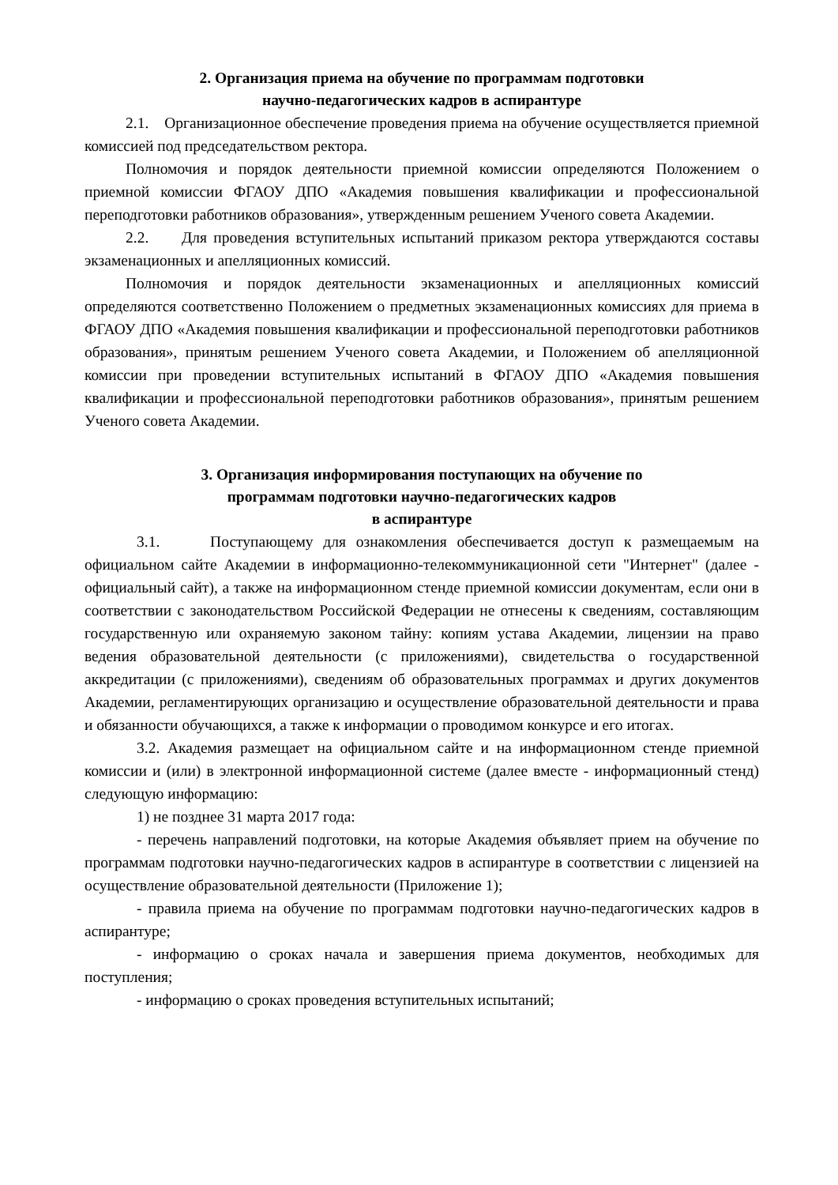2. Организация приема на обучение по программам подготовки
научно-педагогических кадров в аспирантуре
2.1. Организационное обеспечение проведения приема на обучение осуществляется приемной комиссией под председательством ректора.
Полномочия и порядок деятельности приемной комиссии определяются Положением о приемной комиссии ФГАОУ ДПО «Академия повышения квалификации и профессиональной переподготовки работников образования», утвержденным решением Ученого совета Академии.
2.2. Для проведения вступительных испытаний приказом ректора утверждаются составы экзаменационных и апелляционных комиссий.
Полномочия и порядок деятельности экзаменационных и апелляционных комиссий определяются соответственно Положением о предметных экзаменационных комиссиях для приема в ФГАОУ ДПО «Академия повышения квалификации и профессиональной переподготовки работников образования», принятым решением Ученого совета Академии, и Положением об апелляционной комиссии при проведении вступительных испытаний в ФГАОУ ДПО «Академия повышения квалификации и профессиональной переподготовки работников образования», принятым решением Ученого совета Академии.
3. Организация информирования поступающих на обучение по
программам подготовки научно-педагогических кадров
в аспирантуре
3.1. Поступающему для ознакомления обеспечивается доступ к размещаемым на официальном сайте Академии в информационно-телекоммуникационной сети "Интернет" (далее - официальный сайт), а также на информационном стенде приемной комиссии документам, если они в соответствии с законодательством Российской Федерации не отнесены к сведениям, составляющим государственную или охраняемую законом тайну: копиям устава Академии, лицензии на право ведения образовательной деятельности (с приложениями), свидетельства о государственной аккредитации (с приложениями), сведениям об образовательных программах и других документов Академии, регламентирующих организацию и осуществление образовательной деятельности и права и обязанности обучающихся, а также к информации о проводимом конкурсе и его итогах.
3.2. Академия размещает на официальном сайте и на информационном стенде приемной комиссии и (или) в электронной информационной системе (далее вместе - информационный стенд) следующую информацию:
1) не позднее 31 марта 2017 года:
- перечень направлений подготовки, на которые Академия объявляет прием на обучение по программам подготовки научно-педагогических кадров в аспирантуре в соответствии с лицензией на осуществление образовательной деятельности (Приложение 1);
- правила приема на обучение по программам подготовки научно-педагогических кадров в аспирантуре;
- информацию о сроках начала и завершения приема документов, необходимых для поступления;
- информацию о сроках проведения вступительных испытаний;